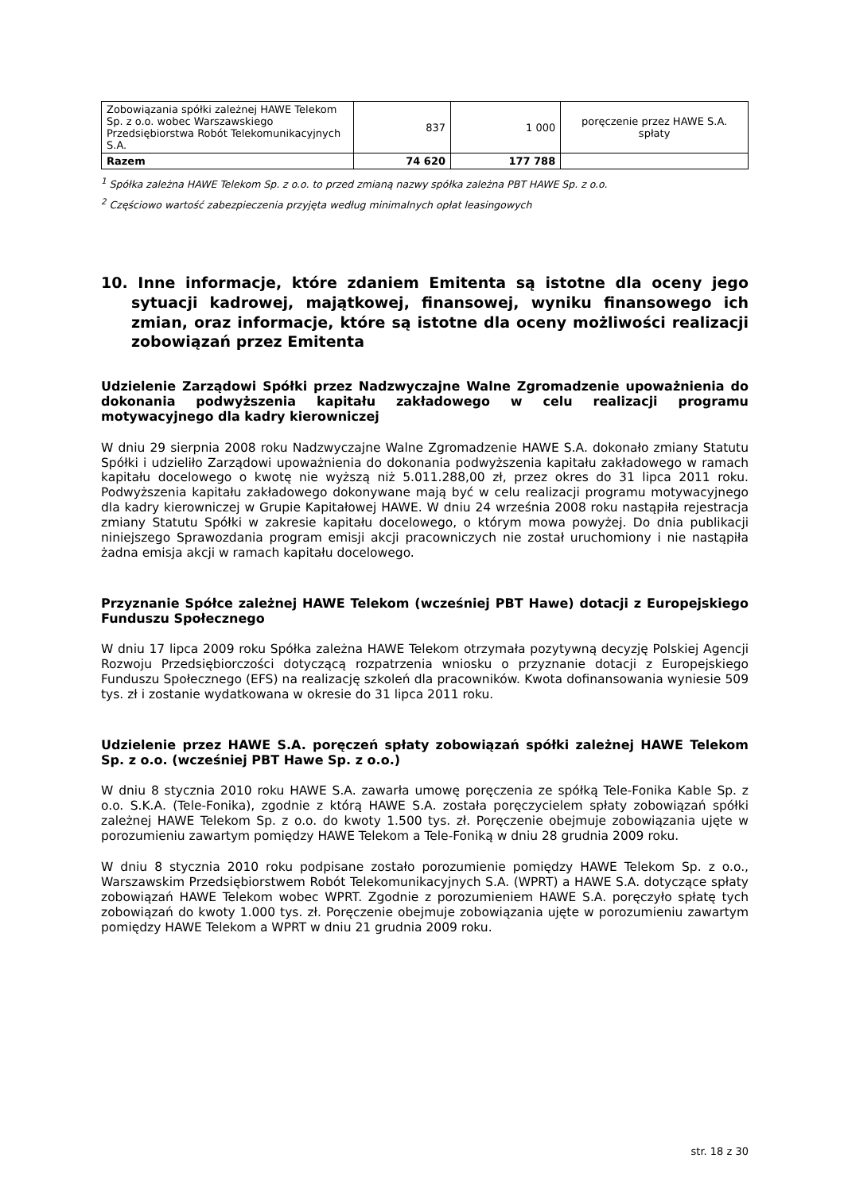| Zobowiązania spółki zależnej HAWE Telekom Sp. z o.o. wobec Warszawskiego Przedsiębiorstwa Robót Telekomunikacyjnych S.A. | 837 | 1 000 | poręczenie przez HAWE S.A. spłaty |
| Razem | 74 620 | 177 788 | |
<sup>1</sup> Spółka zależna HAWE Telekom Sp. z o.o. to przed zmianą nazwy spółka zależna PBT HAWE Sp. z o.o.
<sup>2</sup> Częściowo wartość zabezpieczenia przyjęta według minimalnych opłat leasingowych
10. Inne informacje, które zdaniem Emitenta są istotne dla oceny jego sytuacji kadrowej, majątkowej, finansowej, wyniku finansowego ich zmian, oraz informacje, które są istotne dla oceny możliwości realizacji zobowiązań przez Emitenta
Udzielenie Zarządowi Spółki przez Nadzwyczajne Walne Zgromadzenie upoważnienia do dokonania podwyższenia kapitału zakładowego w celu realizacji programu motywacyjnego dla kadry kierowniczej
W dniu 29 sierpnia 2008 roku Nadzwyczajne Walne Zgromadzenie HAWE S.A. dokonało zmiany Statutu Spółki i udzieliło Zarządowi upoważnienia do dokonania podwyższenia kapitału zakładowego w ramach kapitału docelowego o kwotę nie wyższą niż 5.011.288,00 zł, przez okres do 31 lipca 2011 roku. Podwyższenia kapitału zakładowego dokonywane mają być w celu realizacji programu motywacyjnego dla kadry kierowniczej w Grupie Kapitałowej HAWE. W dniu 24 września 2008 roku nastąpiła rejestracja zmiany Statutu Spółki w zakresie kapitału docelowego, o którym mowa powyżej. Do dnia publikacji niniejszego Sprawozdania program emisji akcji pracowniczych nie został uruchomiony i nie nastąpiła żadna emisja akcji w ramach kapitału docelowego.
Przyznanie Spółce zależnej HAWE Telekom (wcześniej PBT Hawe) dotacji z Europejskiego Funduszu Społecznego
W dniu 17 lipca 2009 roku Spółka zależna HAWE Telekom otrzymała pozytywną decyzję Polskiej Agencji Rozwoju Przedsiębiorczości dotyczącą rozpatrzenia wniosku o przyznanie dotacji z Europejskiego Funduszu Społecznego (EFS) na realizację szkoleń dla pracowników. Kwota dofinansowania wyniesie 509 tys. zł i zostanie wydatkowana w okresie do 31 lipca 2011 roku.
Udzielenie przez HAWE S.A. poręczeń spłaty zobowiązań spółki zależnej HAWE Telekom Sp. z o.o. (wcześniej PBT Hawe Sp. z o.o.)
W dniu 8 stycznia 2010 roku HAWE S.A. zawarła umowę poręczenia ze spółką Tele-Fonika Kable Sp. z o.o. S.K.A. (Tele-Fonika), zgodnie z którą HAWE S.A. została poręczycielem spłaty zobowiązań spółki zależnej HAWE Telekom Sp. z o.o. do kwoty 1.500 tys. zł. Poręczenie obejmuje zobowiązania ujęte w porozumieniu zawartym pomiędzy HAWE Telekom a Tele-Foniką w dniu 28 grudnia 2009 roku.
W dniu 8 stycznia 2010 roku podpisane zostało porozumienie pomiędzy HAWE Telekom Sp. z o.o., Warszawskim Przedsiębiorstwem Robót Telekomunikacyjnych S.A. (WPRT) a HAWE S.A. dotyczące spłaty zobowiązań HAWE Telekom wobec WPRT. Zgodnie z porozumieniem HAWE S.A. poręczyło spłatę tych zobowiązań do kwoty 1.000 tys. zł. Poręczenie obejmuje zobowiązania ujęte w porozumieniu zawartym pomiędzy HAWE Telekom a WPRT w dniu 21 grudnia 2009 roku.
str. 18 z 30